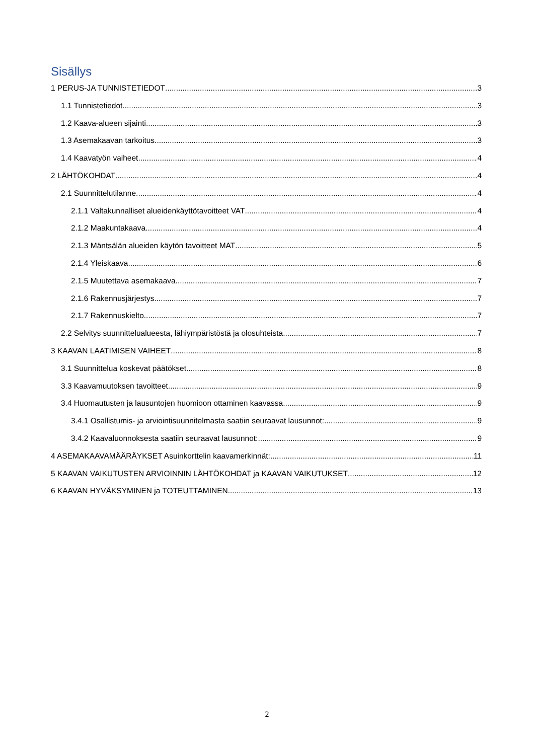Sisällys
1 PERUS-JA TUNNISTETIEDOT 3
1.1 Tunnistetiedot 3
1.2 Kaava-alueen sijainti 3
1.3 Asemakaavan tarkoitus 3
1.4 Kaavatyön vaiheet 4
2 LÄHTÖKOHDAT 4
2.1 Suunnittelutilanne 4
2.1.1 Valtakunnalliset alueidenkäyttötavoitteet VAT 4
2.1.2 Maakuntakaava 4
2.1.3 Mäntsälän alueiden käytön tavoitteet MAT 5
2.1.4 Yleiskaava 6
2.1.5 Muutettava asemakaava 7
2.1.6 Rakennusjärjestys 7
2.1.7 Rakennuskielto 7
2.2 Selvitys suunnittelualueesta, lähiympäristöstä ja olosuhteista 7
3 KAAVAN LAATIMISEN VAIHEET 8
3.1 Suunnittelua koskevat päätökset 8
3.3 Kaavamuutoksen tavoitteet 9
3.4 Huomautusten ja lausuntojen huomioon ottaminen kaavassa 9
3.4.1 Osallistumis- ja arviointisuunnitelmasta saatiin seuraavat lausunnot: 9
3.4.2 Kaavaluonnoksesta saatiin seuraavat lausunnot: 9
4 ASEMAKAAVAMÄÄRÄYKSET Asuinkorttelin kaavamerkinnät: 11
5 KAAVAN VAIKUTUSTEN ARVIOINNIN LÄHTÖKOHDAT ja KAAVAN VAIKUTUKSET 12
6 KAAVAN HYVÄKSYMINEN ja TOTEUTTAMINEN 13
2